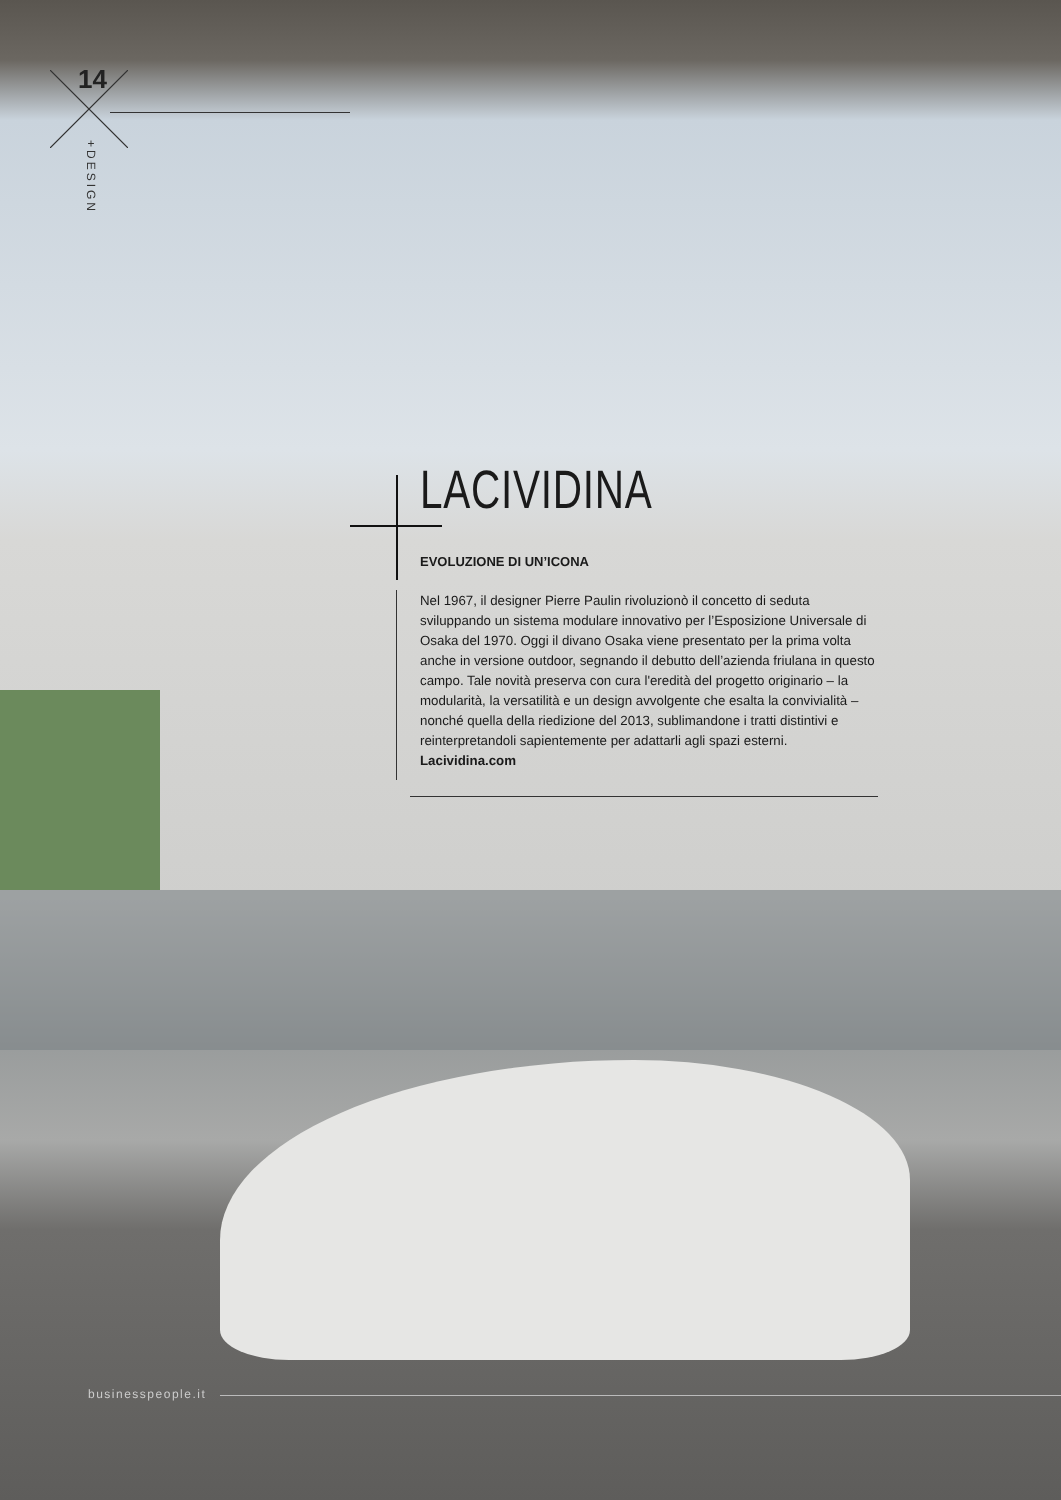14
+DESIGN
LACIVIDINA
EVOLUZIONE DI UN’ICONA
Nel 1967, il designer Pierre Paulin rivoluzionò il concetto di seduta sviluppando un sistema modulare innovativo per l’Esposizione Universale di Osaka del 1970. Oggi il divano Osaka viene presentato per la prima volta anche in versione outdoor, segnando il debutto dell’azienda friulana in questo campo. Tale novità preserva con cura l'eredità del progetto originario – la modularità, la versatilità e un design avvolgente che esalta la convivialità – nonché quella della riedizione del 2013, sublimandone i tratti distintivi e reinterpretandoli sapientemente per adattarli agli spazi esterni. Lacividina.com
businesspeople.it